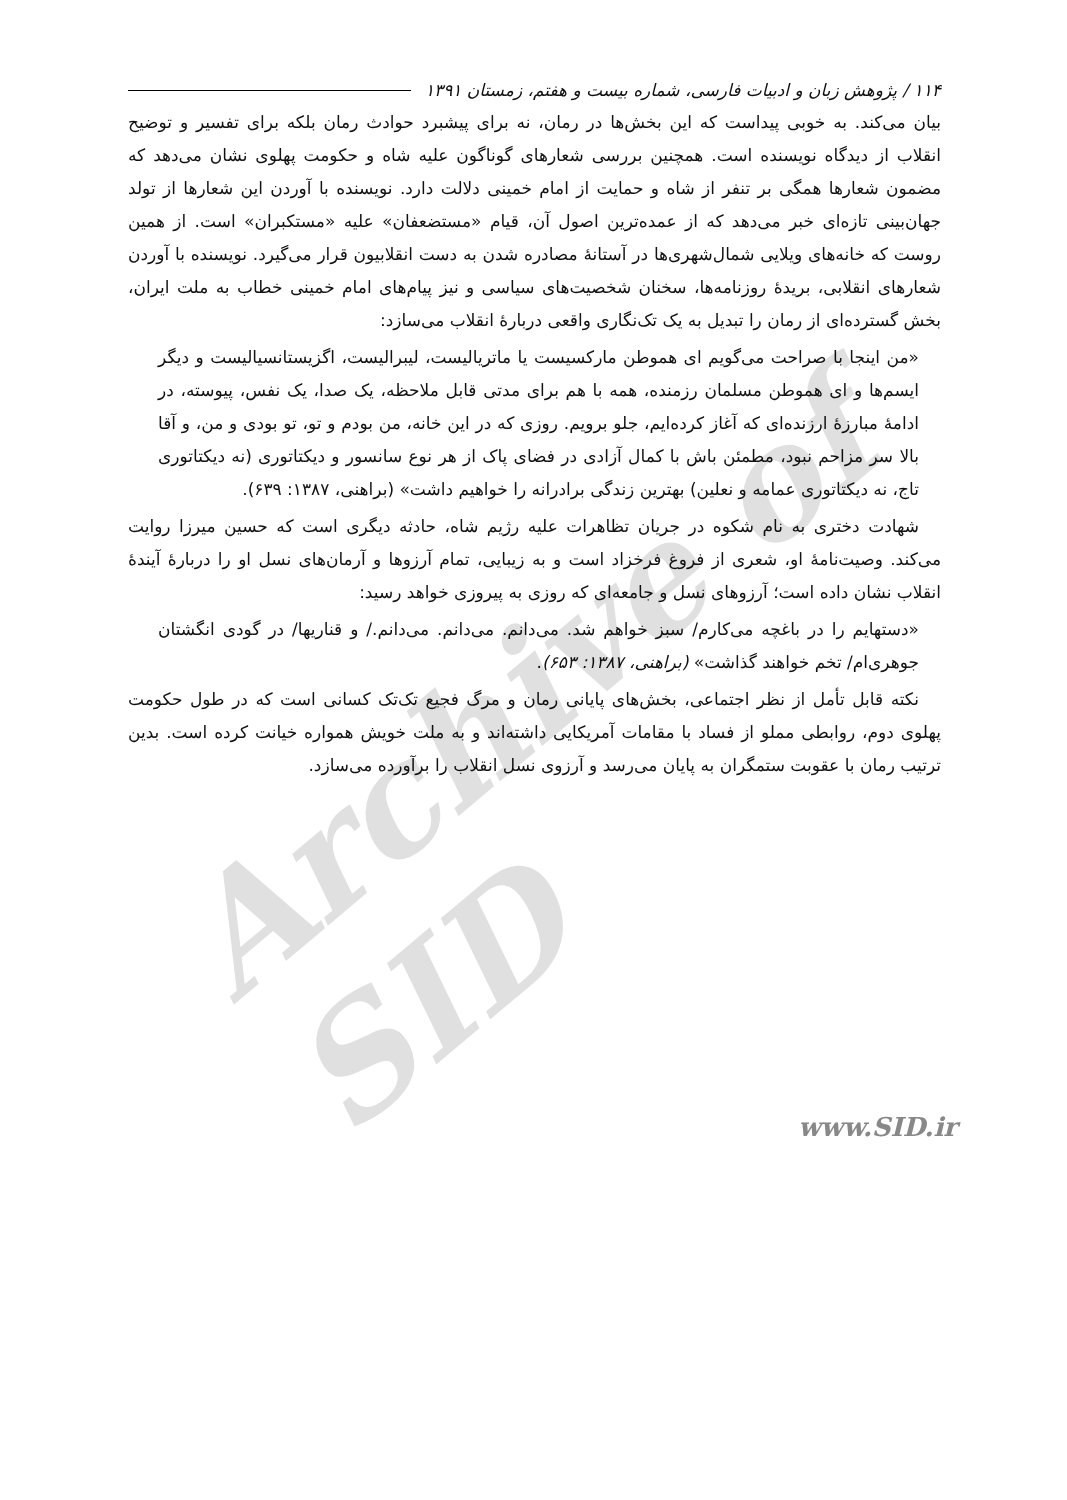۱۱۴ / پژوهش زبان و ادبیات فارسی، شماره بیست و هفتم، زمستان ۱۳۹۱
بیان می‌کند. به خوبی پیداست که این بخش‌ها در رمان، نه برای پیشبرد حوادث رمان بلکه برای تفسیر و توضیح انقلاب از دیدگاه نویسنده است. همچنین بررسی شعارهای گوناگون علیه شاه و حکومت پهلوی نشان می‌دهد که مضمون شعارها همگی بر تنفر از شاه و حمایت از امام خمینی دلالت دارد. نویسنده با آوردن این شعارها از تولد جهان‌بینی تازه‌ای خبر می‌دهد که از عمده‌ترین اصول آن، قیام «مستضعفان» علیه «مستکبران» است. از همین روست که خانه‌های ویلایی شمال‌شهری‌ها در آستانهٔ مصادره شدن به دست انقلابیون قرار می‌گیرد. نویسنده با آوردن شعارهای انقلابی، بریدهٔ روزنامه‌ها، سخنان شخصیت‌های سیاسی و نیز پیام‌های امام خمینی خطاب به ملت ایران، بخش گسترده‌ای از رمان را تبدیل به یک تک‌نگاری واقعی دربارهٔ انقلاب می‌سازد:
«من اینجا با صراحت می‌گویم ای هموطن مارکسیست یا ماتریالیست، لیبرالیست، اگزیستانسیالیست و دیگر ایسم‌ها و ای هموطن مسلمان رزمنده، همه با هم برای مدتی قابل ملاحظه، یک صدا، یک نفس، پیوسته، در ادامهٔ مبارزهٔ ارزنده‌ای که آغاز کرده‌ایم، جلو برویم. روزی که در این خانه، من بودم و تو، تو بودی و من، و آقا بالا سر مزاحم نبود، مطمئن باش با کمال آزادی در فضای پاک از هر نوع سانسور و دیکتاتوری (نه دیکتاتوری تاج، نه دیکتاتوری عمامه و نعلین) بهترین زندگی برادرانه را خواهیم داشت» (براهنی، ۱۳۸۷: ۶۳۹).
شهادت دختری به نام شکوه در جریان تظاهرات علیه رژیم شاه، حادثه دیگری است که حسین میرزا روایت می‌کند. وصیت‌نامهٔ او، شعری از فروغ فرخزاد است و به زیبایی، تمام آرزوها و آرمان‌های نسل او را دربارهٔ آیندهٔ انقلاب نشان داده است؛ آرزوهای نسل و جامعه‌ای که روزی به پیروزی خواهد رسید:
«دستهایم را در باغچه می‌کارم/ سبز خواهم شد. می‌دانم. می‌دانم. می‌دانم./ و قناریها/ در گودی انگشتان جوهری‌ام/ تخم خواهند گذاشت» (براهنی، ۱۳۸۷: ۶۵۳).
نکته قابل تأمل از نظر اجتماعی، بخش‌های پایانی رمان و مرگ فجیع تک‌تک کسانی است که در طول حکومت پهلوی دوم، روابطی مملو از فساد با مقامات آمریکایی داشته‌اند و به ملت خویش همواره خیانت کرده است. بدین ترتیب رمان با عقوبت ستمگران به پایان می‌رسد و آرزوی نسل انقلاب را برآورده می‌سازد.
Archive of SID
www.SID.ir